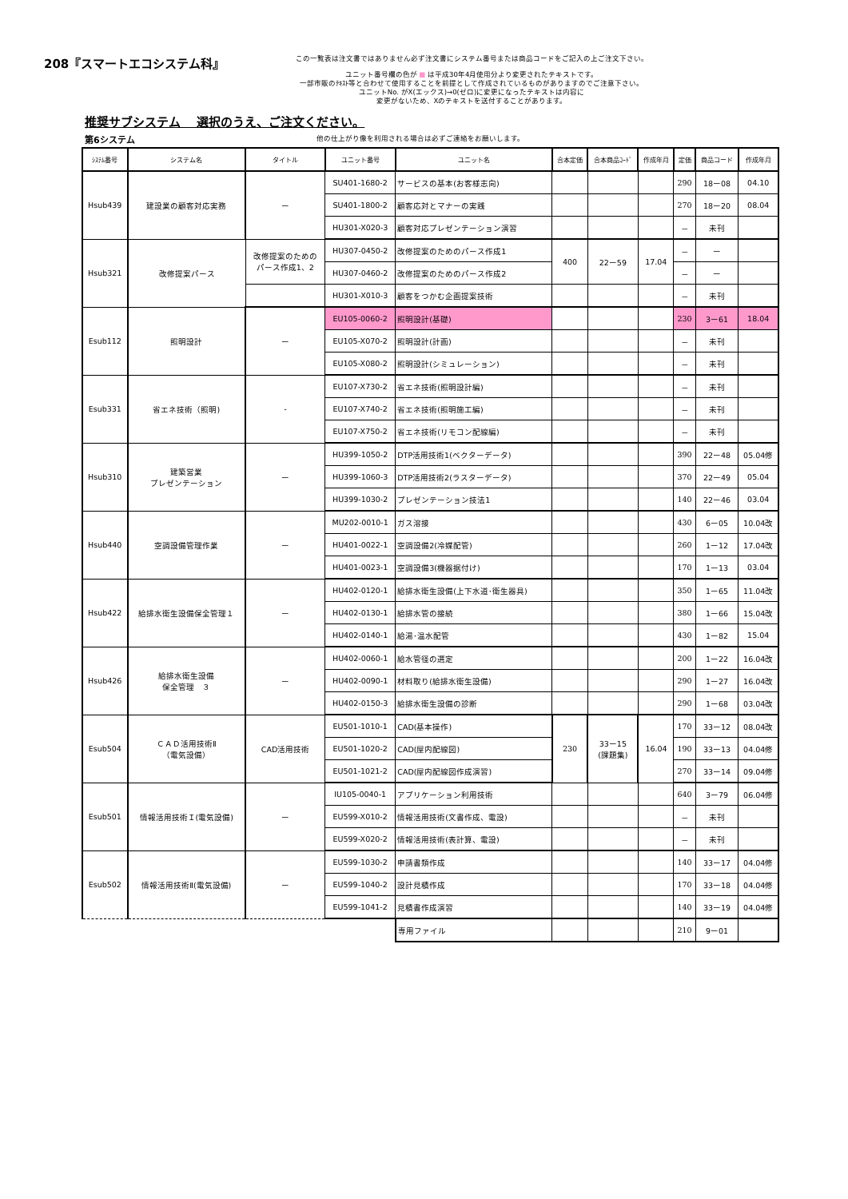208『スマートエコシステム科』
この一覧表は注文書ではありません必ず注文書にシステム番号または商品コードをご記入の上ご注文下さい。
ユニット番号欄の色が ■ は平成30年4月使用分より変更されたテキストです。
一部市販のﾃｷｽﾄ等と合わせて使用することを前提として作成されているものがありますのでご注意下さい。
ユニットNo. がX(エックス)→0(ゼロ)に変更になったテキストは内容に
変更がないため、Xのテキストを送付することがあります。
推奨サブシステム　 選択のうえ、ご注文ください。
第6システム 他の仕上がり像を利用される場合は必ずご連絡をお願いします。
| ｼｽﾃﾑ番号 | システム名 | タイトル | ユニット番号 | ユニット名 | 合本定価 | 合本商品ｺｰﾄﾞ | 作成年月 | 定価 | 商品コード | 作成年月 |
| --- | --- | --- | --- | --- | --- | --- | --- | --- | --- | --- |
| Hsub439 | 建設業の顧客対応実務 | ー | SU401-1680-2 | サービスの基本(お客様志向) | | | | 290 | 18ー08 | 04.10 |
| | | | SU401-1800-2 | 顧客応対とマナーの実践 | | | | 270 | 18ー20 | 08.04 |
| | | | HU301-X020-3 | 顧客対応プレゼンテーション演習 | | | | － | 未刊 | |
| Hsub321 | 改修提案パース | 改修提案のための パース作成1、2 | HU307-0450-2 | 改修提案のためのパース作成1 | 400 | 22ー59 | 17.04 | － | ー | |
| | | | HU307-0460-2 | 改修提案のためのパース作成2 | | | | － | ー | |
| | | | HU301-X010-3 | 顧客をつかむ企画提案技術 | | | | － | 未刊 | |
| Esub112 | 照明設計 | ー | EU105-0060-2 | 照明設計(基礎) | | | | 230 | 3ー61 | 18.04 |
| | | | EU105-X070-2 | 照明設計(計画) | | | | － | 未刊 | |
| | | | EU105-X080-2 | 照明設計(シミュレーション) | | | | － | 未刊 | |
| Esub331 | 省エネ技術（照明) | - | EU107-X730-2 | 省エネ技術(照明設計編) | | | | － | 未刊 | |
| | | | EU107-X740-2 | 省エネ技術(照明施工編) | | | | － | 未刊 | |
| | | | EU107-X750-2 | 省エネ技術(リモコン配線編) | | | | － | 未刊 | |
| Hsub310 | 建築営業 プレゼンテーション | ー | HU399-1050-2 | DTP活用技術1(ベクターデータ) | | | | 390 | 22ー48 | 05.04修 |
| | | | HU399-1060-3 | DTP活用技術2(ラスターデータ) | | | | 370 | 22ー49 | 05.04 |
| | | | HU399-1030-2 | プレゼンテーション技法1 | | | | 140 | 22ー46 | 03.04 |
| Hsub440 | 空調設備管理作業 | ー | MU202-0010-1 | ガス溶接 | | | | 430 | 6ー05 | 10.04改 |
| | | | HU401-0022-1 | 空調設備2(冷媒配管) | | | | 260 | 1ー12 | 17.04改 |
| | | | HU401-0023-1 | 空調設備3(機器据付け) | | | | 170 | 1ー13 | 03.04 |
| Hsub422 | 給排水衛生設備保全管理１ | ー | HU402-0120-1 | 給排水衛生設備(上下水道･衛生器具) | | | | 350 | 1ー65 | 11.04改 |
| | | | HU402-0130-1 | 給排水管の接続 | | | | 380 | 1ー66 | 15.04改 |
| | | | HU402-0140-1 | 給湯･温水配管 | | | | 430 | 1ー82 | 15.04 |
| Hsub426 | 給排水衛生設備 保全管理 ３ | ー | HU402-0060-1 | 給水管径の選定 | | | | 200 | 1ー22 | 16.04改 |
| | | | HU402-0090-1 | 材料取り(給排水衛生設備) | | | | 290 | 1ー27 | 16.04改 |
| | | | HU402-0150-3 | 給排水衛生設備の診断 | | | | 290 | 1ー68 | 03.04改 |
| Esub504 | ＣＡＤ活用技術Ⅱ （電気設備） | CAD活用技術 | EU501-1010-1 | CAD(基本操作) | 230 | 33ー15 (課題集) | 16.04 | 170 | 33ー12 | 08.04改 |
| | | | EU501-1020-2 | CAD(屋内配線図) | | | | 190 | 33ー13 | 04.04修 |
| | | | EU501-1021-2 | CAD(屋内配線図作成演習) | | | | 270 | 33ー14 | 09.04修 |
| Esub501 | 情報活用技術Ｉ(電気設備) | ー | IU105-0040-1 | アプリケーション利用技術 | | | | 640 | 3ー79 | 06.04修 |
| | | | EU599-X010-2 | 情報活用技術(文書作成、電設) | | | | － | 未刊 | |
| | | | EU599-X020-2 | 情報活用技術(表計算、電設) | | | | － | 未刊 | |
| Esub502 | 情報活用技術Ⅱ(電気設備) | ー | EU599-1030-2 | 申請書類作成 | | | | 140 | 33ー17 | 04.04修 |
| | | | EU599-1040-2 | 設計見積作成 | | | | 170 | 33ー18 | 04.04修 |
| | | | EU599-1041-2 | 見積書作成演習 | | | | 140 | 33ー19 | 04.04修 |
| | | | | 専用ファイル | | | | 210 | 9ー01 | |